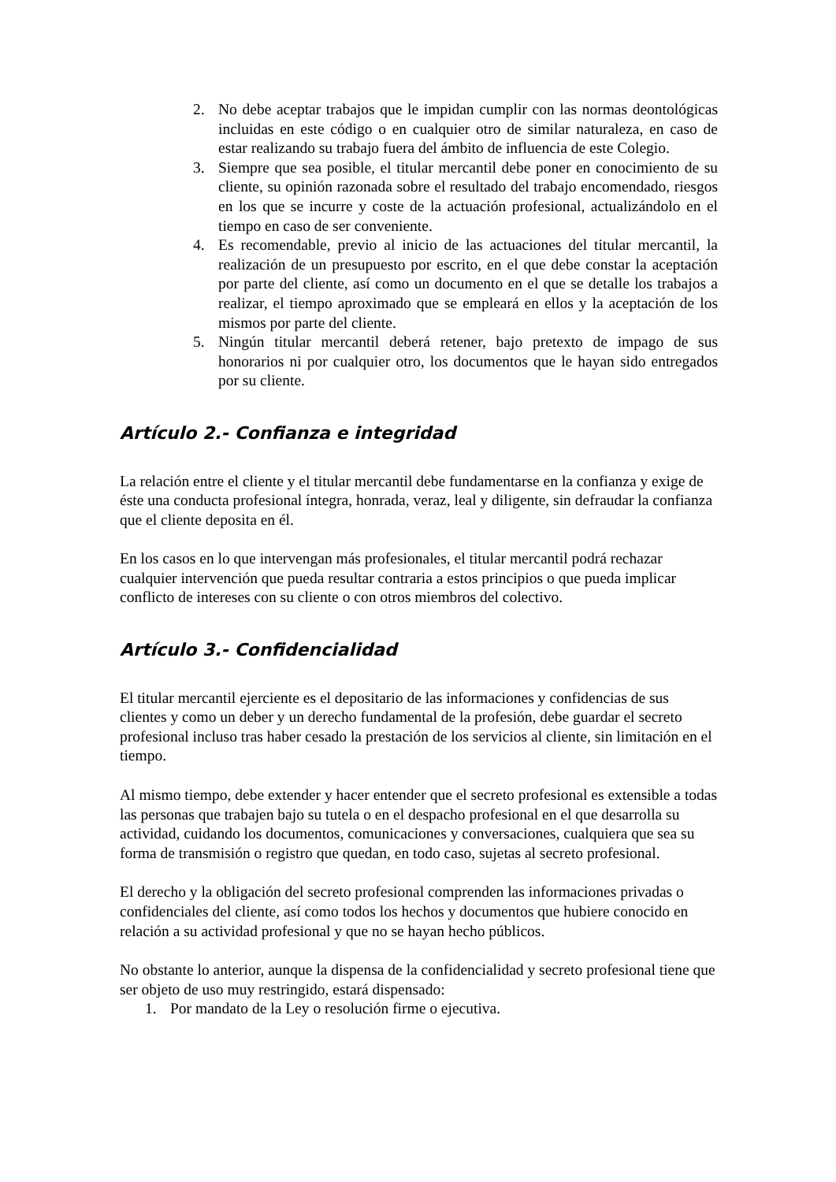2. No debe aceptar trabajos que le impidan cumplir con las normas deontológicas incluidas en este código o en cualquier otro de similar naturaleza, en caso de estar realizando su trabajo fuera del ámbito de influencia de este Colegio.
3. Siempre que sea posible, el titular mercantil debe poner en conocimiento de su cliente, su opinión razonada sobre el resultado del trabajo encomendado, riesgos en los que se incurre y coste de la actuación profesional, actualizándolo en el tiempo en caso de ser conveniente.
4. Es recomendable, previo al inicio de las actuaciones del titular mercantil, la realización de un presupuesto por escrito, en el que debe constar la aceptación por parte del cliente, así como un documento en el que se detalle los trabajos a realizar, el tiempo aproximado que se empleará en ellos y la aceptación de los mismos por parte del cliente.
5. Ningún titular mercantil deberá retener, bajo pretexto de impago de sus honorarios ni por cualquier otro, los documentos que le hayan sido entregados por su cliente.
Artículo 2.- Confianza e integridad
La relación entre el cliente y el titular mercantil debe fundamentarse en la confianza y exige de éste una conducta profesional íntegra, honrada, veraz, leal y diligente, sin defraudar la confianza que el cliente deposita en él.
En los casos en lo que intervengan más profesionales, el titular mercantil podrá rechazar cualquier intervención que pueda resultar contraria a estos principios o que pueda implicar conflicto de intereses con su cliente o con otros miembros del colectivo.
Artículo 3.- Confidencialidad
El titular mercantil ejerciente es el depositario de las informaciones y confidencias de sus clientes y como un deber y un derecho fundamental de la profesión, debe guardar el secreto profesional incluso tras haber cesado la prestación de los servicios al cliente, sin limitación en el tiempo.
Al mismo tiempo, debe extender y hacer entender que el secreto profesional es extensible a todas las personas que trabajen bajo su tutela o en el despacho profesional en el que desarrolla su actividad, cuidando los documentos, comunicaciones y conversaciones, cualquiera que sea su forma de transmisión o registro que quedan, en todo caso, sujetas al secreto profesional.
El derecho y la obligación del secreto profesional comprenden las informaciones privadas o confidenciales del cliente, así como todos los hechos y documentos que hubiere conocido en relación a su actividad profesional y que no se hayan hecho públicos.
No obstante lo anterior, aunque la dispensa de la confidencialidad y secreto profesional tiene que ser objeto de uso muy restringido, estará dispensado:
1. Por mandato de la Ley o resolución firme o ejecutiva.